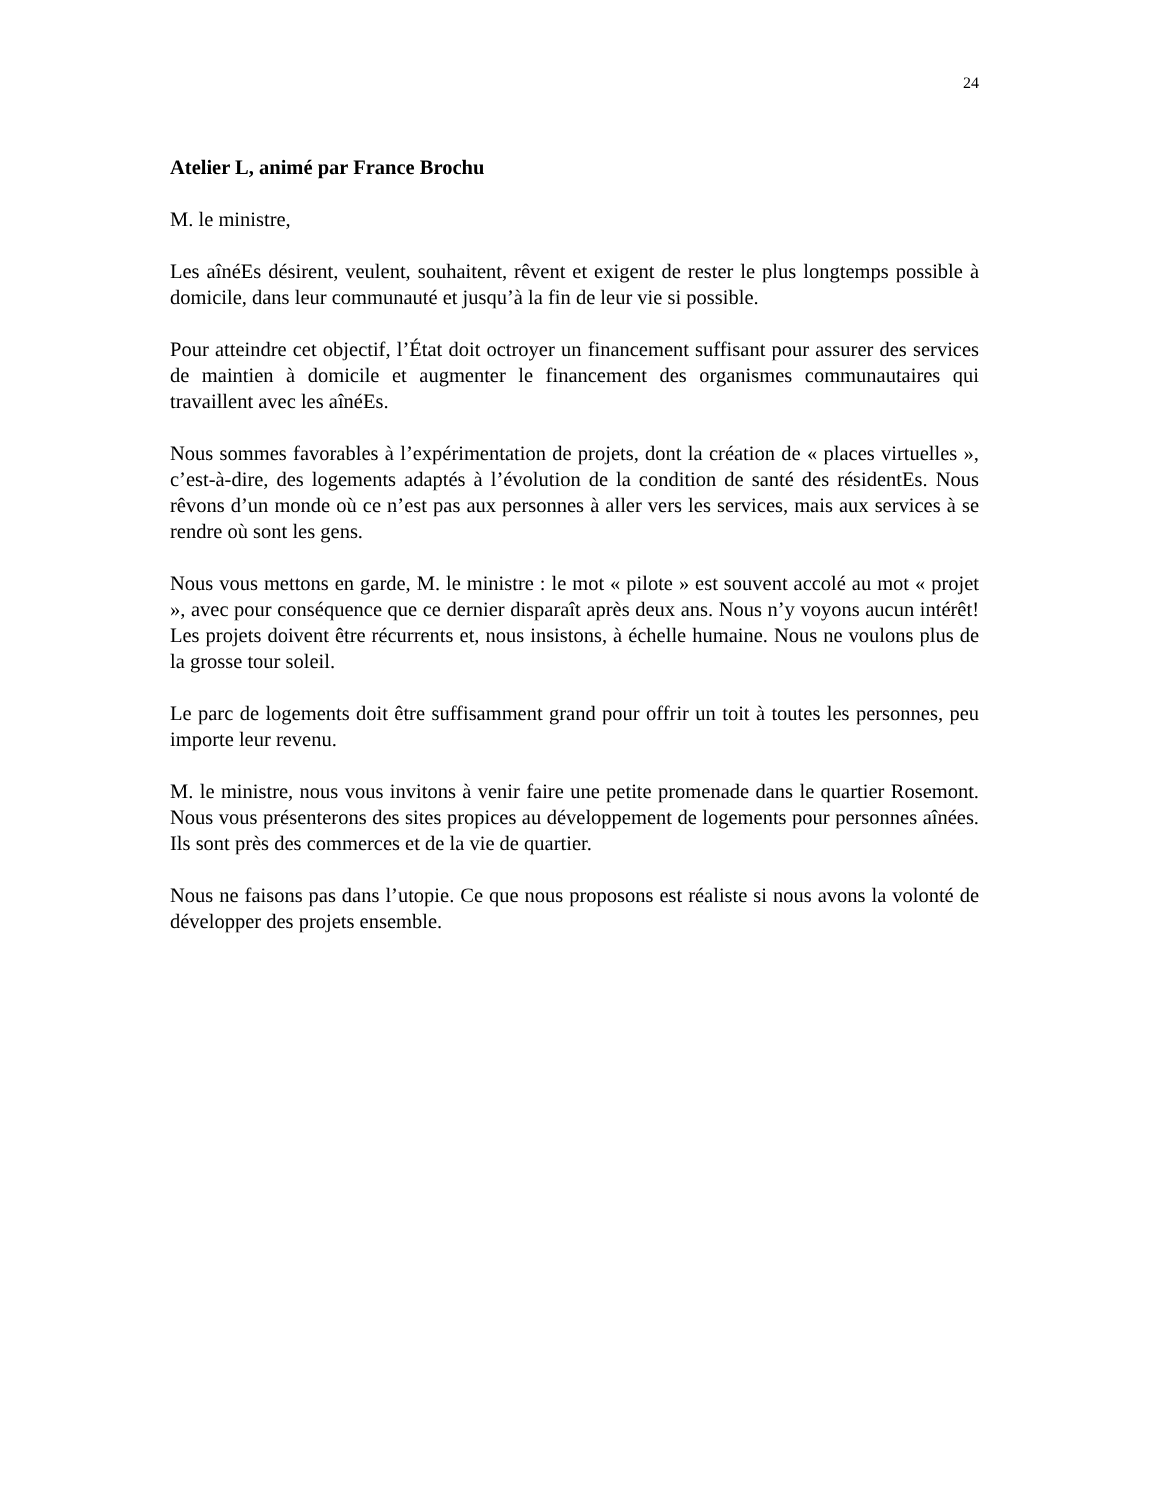24
Atelier L, animé par France Brochu
M. le ministre,
Les aînéEs désirent, veulent, souhaitent, rêvent et exigent de rester le plus longtemps possible à domicile, dans leur communauté et jusqu’à la fin de leur vie si possible.
Pour atteindre cet objectif, l’État doit octroyer un financement suffisant pour assurer des services de maintien à domicile et augmenter le financement des organismes communautaires qui travaillent avec les aînéEs.
Nous sommes favorables à l’expérimentation de projets, dont la création de « places virtuelles », c’est-à-dire, des logements adaptés à l’évolution de la condition de santé des résidentEs. Nous rêvons d’un monde où ce n’est pas aux personnes à aller vers les services, mais aux services à se rendre où sont les gens.
Nous vous mettons en garde, M. le ministre : le mot « pilote » est souvent accolé au mot « projet », avec pour conséquence que ce dernier disparaît après deux ans. Nous n’y voyons aucun intérêt! Les projets doivent être récurrents et, nous insistons, à échelle humaine. Nous ne voulons plus de la grosse tour soleil.
Le parc de logements doit être suffisamment grand pour offrir un toit à toutes les personnes, peu importe leur revenu.
M. le ministre, nous vous invitons à venir faire une petite promenade dans le quartier Rosemont. Nous vous présenterons des sites propices au développement de logements pour personnes aînées. Ils sont près des commerces et de la vie de quartier.
Nous ne faisons pas dans l’utopie. Ce que nous proposons est réaliste si nous avons la volonté de développer des projets ensemble.